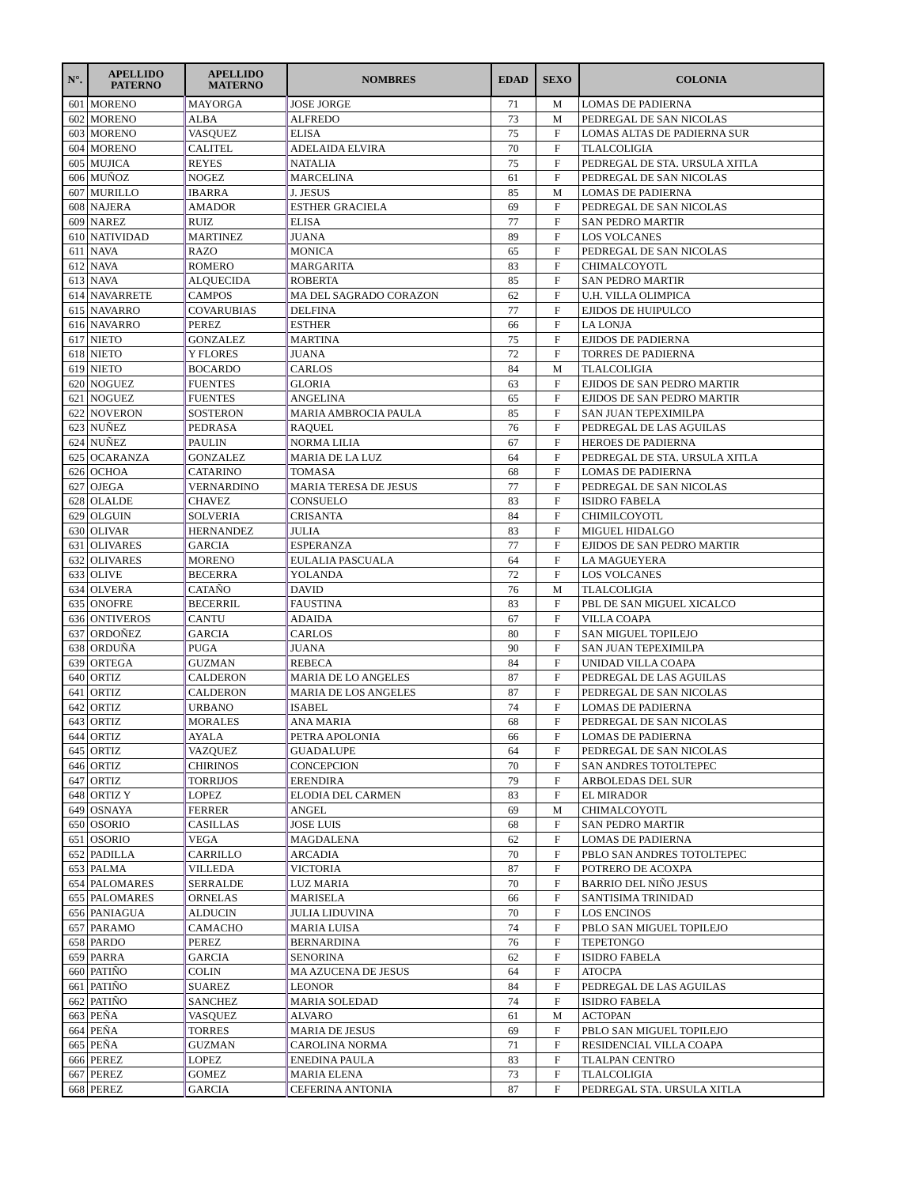| N°. | APELLIDO PATERNO | APELLIDO MATERNO | NOMBRES | EDAD | SEXO | COLONIA |
| --- | --- | --- | --- | --- | --- | --- |
| 601 | MORENO | MAYORGA | JOSE JORGE | 71 | M | LOMAS DE PADIERNA |
| 602 | MORENO | ALBA | ALFREDO | 73 | M | PEDREGAL DE SAN NICOLAS |
| 603 | MORENO | VASQUEZ | ELISA | 75 | F | LOMAS ALTAS DE PADIERNA SUR |
| 604 | MORENO | CALITEL | ADELAIDA ELVIRA | 70 | F | TLALCOLIGIA |
| 605 | MUJICA | REYES | NATALIA | 75 | F | PEDREGAL DE STA. URSULA XITLA |
| 606 | MUÑOZ | NOGEZ | MARCELINA | 61 | F | PEDREGAL DE SAN NICOLAS |
| 607 | MURILLO | IBARRA | J. JESUS | 85 | M | LOMAS DE PADIERNA |
| 608 | NAJERA | AMADOR | ESTHER GRACIELA | 69 | F | PEDREGAL DE SAN NICOLAS |
| 609 | NAREZ | RUIZ | ELISA | 77 | F | SAN PEDRO MARTIR |
| 610 | NATIVIDAD | MARTINEZ | JUANA | 89 | F | LOS VOLCANES |
| 611 | NAVA | RAZO | MONICA | 65 | F | PEDREGAL DE SAN NICOLAS |
| 612 | NAVA | ROMERO | MARGARITA | 83 | F | CHIMALCOYOTL |
| 613 | NAVA | ALQUECIDA | ROBERTA | 85 | F | SAN PEDRO MARTIR |
| 614 | NAVARRETE | CAMPOS | MA DEL SAGRADO CORAZON | 62 | F | U.H. VILLA OLIMPICA |
| 615 | NAVARRO | COVARUBIAS | DELFINA | 77 | F | EJIDOS DE HUIPULCO |
| 616 | NAVARRO | PEREZ | ESTHER | 66 | F | LA LONJA |
| 617 | NIETO | GONZALEZ | MARTINA | 75 | F | EJIDOS DE PADIERNA |
| 618 | NIETO | Y FLORES | JUANA | 72 | F | TORRES DE PADIERNA |
| 619 | NIETO | BOCARDO | CARLOS | 84 | M | TLALCOLIGIA |
| 620 | NOGUEZ | FUENTES | GLORIA | 63 | F | EJIDOS DE SAN PEDRO MARTIR |
| 621 | NOGUEZ | FUENTES | ANGELINA | 65 | F | EJIDOS DE SAN PEDRO MARTIR |
| 622 | NOVERON | SOSTERON | MARIA AMBROCIA PAULA | 85 | F | SAN JUAN TEPEXIMILPA |
| 623 | NUÑEZ | PEDRASA | RAQUEL | 76 | F | PEDREGAL DE LAS AGUILAS |
| 624 | NUÑEZ | PAULIN | NORMA LILIA | 67 | F | HEROES DE PADIERNA |
| 625 | OCARANZA | GONZALEZ | MARIA DE LA LUZ | 64 | F | PEDREGAL DE STA. URSULA XITLA |
| 626 | OCHOA | CATARINO | TOMASA | 68 | F | LOMAS DE PADIERNA |
| 627 | OJEGA | VERNARDINO | MARIA TERESA DE JESUS | 77 | F | PEDREGAL DE SAN NICOLAS |
| 628 | OLALDE | CHAVEZ | CONSUELO | 83 | F | ISIDRO FABELA |
| 629 | OLGUIN | SOLVERIA | CRISANTA | 84 | F | CHIMILCOYOTL |
| 630 | OLIVAR | HERNANDEZ | JULIA | 83 | F | MIGUEL HIDALGO |
| 631 | OLIVARES | GARCIA | ESPERANZA | 77 | F | EJIDOS DE SAN PEDRO MARTIR |
| 632 | OLIVARES | MORENO | EULALIA PASCUALA | 64 | F | LA MAGUEYERA |
| 633 | OLIVE | BECERRA | YOLANDA | 72 | F | LOS VOLCANES |
| 634 | OLVERA | CATAÑO | DAVID | 76 | M | TLALCOLIGIA |
| 635 | ONOFRE | BECERRIL | FAUSTINA | 83 | F | PBL DE SAN MIGUEL XICALCO |
| 636 | ONTIVEROS | CANTU | ADAIDA | 67 | F | VILLA COAPA |
| 637 | ORDOÑEZ | GARCIA | CARLOS | 80 | F | SAN MIGUEL TOPILEJO |
| 638 | ORDUÑA | PUGA | JUANA | 90 | F | SAN JUAN TEPEXIMILPA |
| 639 | ORTEGA | GUZMAN | REBECA | 84 | F | UNIDAD VILLA COAPA |
| 640 | ORTIZ | CALDERON | MARIA DE LO ANGELES | 87 | F | PEDREGAL DE LAS AGUILAS |
| 641 | ORTIZ | CALDERON | MARIA DE LOS ANGELES | 87 | F | PEDREGAL DE SAN NICOLAS |
| 642 | ORTIZ | URBANO | ISABEL | 74 | F | LOMAS DE PADIERNA |
| 643 | ORTIZ | MORALES | ANA MARIA | 68 | F | PEDREGAL DE SAN NICOLAS |
| 644 | ORTIZ | AYALA | PETRA APOLONIA | 66 | F | LOMAS DE PADIERNA |
| 645 | ORTIZ | VAZQUEZ | GUADALUPE | 64 | F | PEDREGAL DE SAN NICOLAS |
| 646 | ORTIZ | CHIRINOS | CONCEPCION | 70 | F | SAN ANDRES TOTOLTEPEC |
| 647 | ORTIZ | TORRIJOS | ERENDIRA | 79 | F | ARBOLEDAS DEL SUR |
| 648 | ORTIZ Y | LOPEZ | ELODIA DEL CARMEN | 83 | F | EL MIRADOR |
| 649 | OSNAYA | FERRER | ANGEL | 69 | M | CHIMALCOYOTL |
| 650 | OSORIO | CASILLAS | JOSE LUIS | 68 | F | SAN PEDRO MARTIR |
| 651 | OSORIO | VEGA | MAGDALENA | 62 | F | LOMAS DE PADIERNA |
| 652 | PADILLA | CARRILLO | ARCADIA | 70 | F | PBLO SAN ANDRES TOTOLTEPEC |
| 653 | PALMA | VILLEDA | VICTORIA | 87 | F | POTRERO DE ACOXPA |
| 654 | PALOMARES | SERRALDE | LUZ MARIA | 70 | F | BARRIO DEL NIÑO JESUS |
| 655 | PALOMARES | ORNELAS | MARISELA | 66 | F | SANTISIMA TRINIDAD |
| 656 | PANIAGUA | ALDUCIN | JULIA LIDUVINA | 70 | F | LOS ENCINOS |
| 657 | PARAMO | CAMACHO | MARIA LUISA | 74 | F | PBLO SAN MIGUEL TOPILEJO |
| 658 | PARDO | PEREZ | BERNARDINA | 76 | F | TEPETONGO |
| 659 | PARRA | GARCIA | SENORINA | 62 | F | ISIDRO FABELA |
| 660 | PATIÑO | COLIN | MA AZUCENA DE JESUS | 64 | F | ATOCPA |
| 661 | PATIÑO | SUAREZ | LEONOR | 84 | F | PEDREGAL DE LAS AGUILAS |
| 662 | PATIÑO | SANCHEZ | MARIA SOLEDAD | 74 | F | ISIDRO FABELA |
| 663 | PEÑA | VASQUEZ | ALVARO | 61 | M | ACTOPAN |
| 664 | PEÑA | TORRES | MARIA DE JESUS | 69 | F | PBLO SAN MIGUEL TOPILEJO |
| 665 | PEÑA | GUZMAN | CAROLINA NORMA | 71 | F | RESIDENCIAL VILLA COAPA |
| 666 | PEREZ | LOPEZ | ENEDINA PAULA | 83 | F | TLALPAN CENTRO |
| 667 | PEREZ | GOMEZ | MARIA ELENA | 73 | F | TLALCOLIGIA |
| 668 | PEREZ | GARCIA | CEFERINA ANTONIA | 87 | F | PEDREGAL STA. URSULA XITLA |